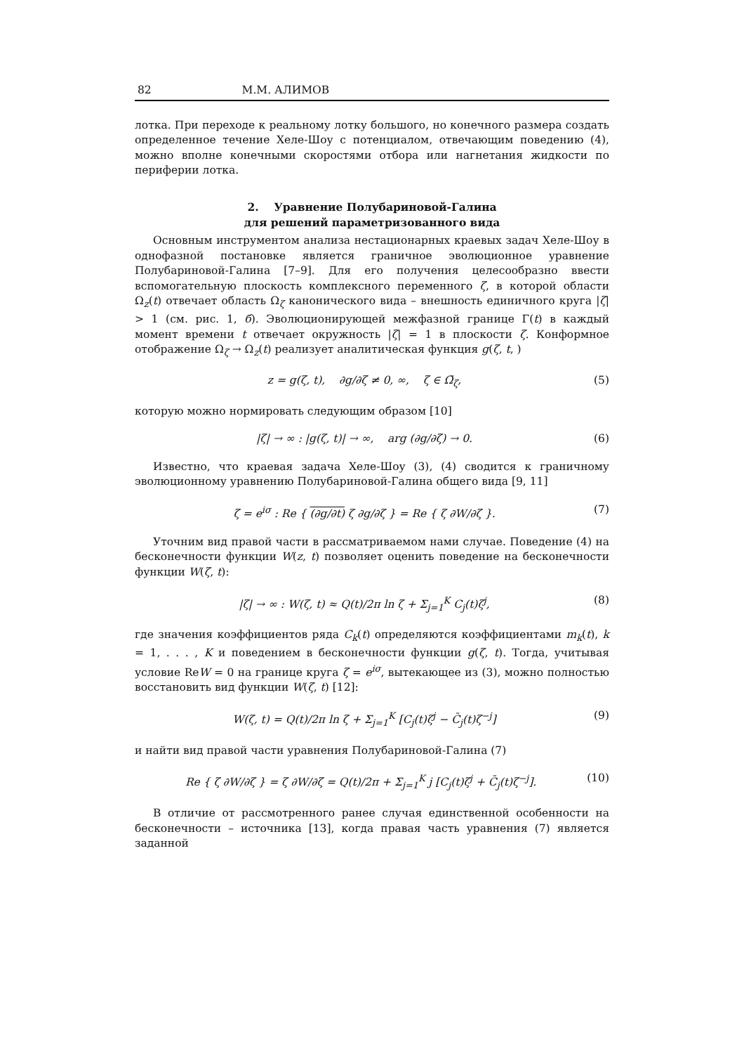82 М.М. АЛИМОВ
лотка. При переходе к реальному лотку большого, но конечного размера создать определенное течение Хеле-Шоу с потенциалом, отвечающим поведению (4), можно вполне конечными скоростями отбора или нагнетания жидкости по периферии лотка.
2. Уравнение Полубариновой-Галина
для решений параметризованного вида
Основным инструментом анализа нестационарных краевых задач Хеле-Шоу в однофазной постановке является граничное эволюционное уравнение Полубариновой-Галина [7–9]. Для его получения целесообразно ввести вспомогательную плоскость комплексного переменного ζ, в которой области Ω<sub>z</sub>(t) отвечает область Ω<sub>ζ</sub> канонического вида – внешность единичного круга |ζ| > 1 (см. рис. 1, б). Эволюционирующей межфазной границе Γ(t) в каждый момент времени t отвечает окружность |ζ| = 1 в плоскости ζ. Конформное отображение Ω<sub>ζ</sub> → Ω<sub>z</sub>(t) реализует аналитическая функция g(ζ, t, )
z = g(ζ, t), ∂g/∂ζ ≠ 0, ∞, ζ ∈ Ω̄<sub>ζ</sub>, (5)
которую можно нормировать следующим образом [10]
|ζ| → ∞ : |g(ζ, t)| → ∞, arg (∂g/∂ζ) → 0. (6)
Известно, что краевая задача Хеле-Шоу (3), (4) сводится к граничному эволюционному уравнению Полубариновой-Галина общего вида [9, 11]
ζ = e<sup>iσ</sup> : Re { (∂g/∂t) ζ ∂g/∂ζ } = Re { ζ ∂W/∂ζ }. (7)
Уточним вид правой части в рассматриваемом нами случае. Поведение (4) на бесконечности функции W(z, t) позволяет оценить поведение на бесконечности функции W(ζ, t):
|ζ| → ∞ : W(ζ, t) ≈ Q(t)/2π ln ζ + Σ<sub>j=1</sub><sup>K</sup> C<sub>j</sub>(t)ζ<sup>j</sup>, (8)
где значения коэффициентов ряда C<sub>k</sub>(t) определяются коэффициентами m<sub>k</sub>(t), k = 1, . . . , K и поведением в бесконечности функции g(ζ, t). Тогда, учитывая условие ReW = 0 на границе круга ζ = e<sup>iσ</sup>, вытекающее из (3), можно полностью восстановить вид функции W(ζ, t) [12]:
W(ζ, t) = Q(t)/2π ln ζ + Σ<sub>j=1</sub><sup>K</sup> [C<sub>j</sub>(t)ζ<sup>j</sup> − C̄<sub>j</sub>(t)ζ<sup>−j</sup>] (9)
и найти вид правой части уравнения Полубариновой-Галина (7)
Re { ζ ∂W/∂ζ } = ζ ∂W/∂ζ = Q(t)/2π + Σ<sub>j=1</sub><sup>K</sup> j [C<sub>j</sub>(t)ζ<sup>j</sup> + C̄<sub>j</sub>(t)ζ<sup>−j</sup>]. (10)
В отличие от рассмотренного ранее случая единственной особенности на бесконечности – источника [13], когда правая часть уравнения (7) является заданной